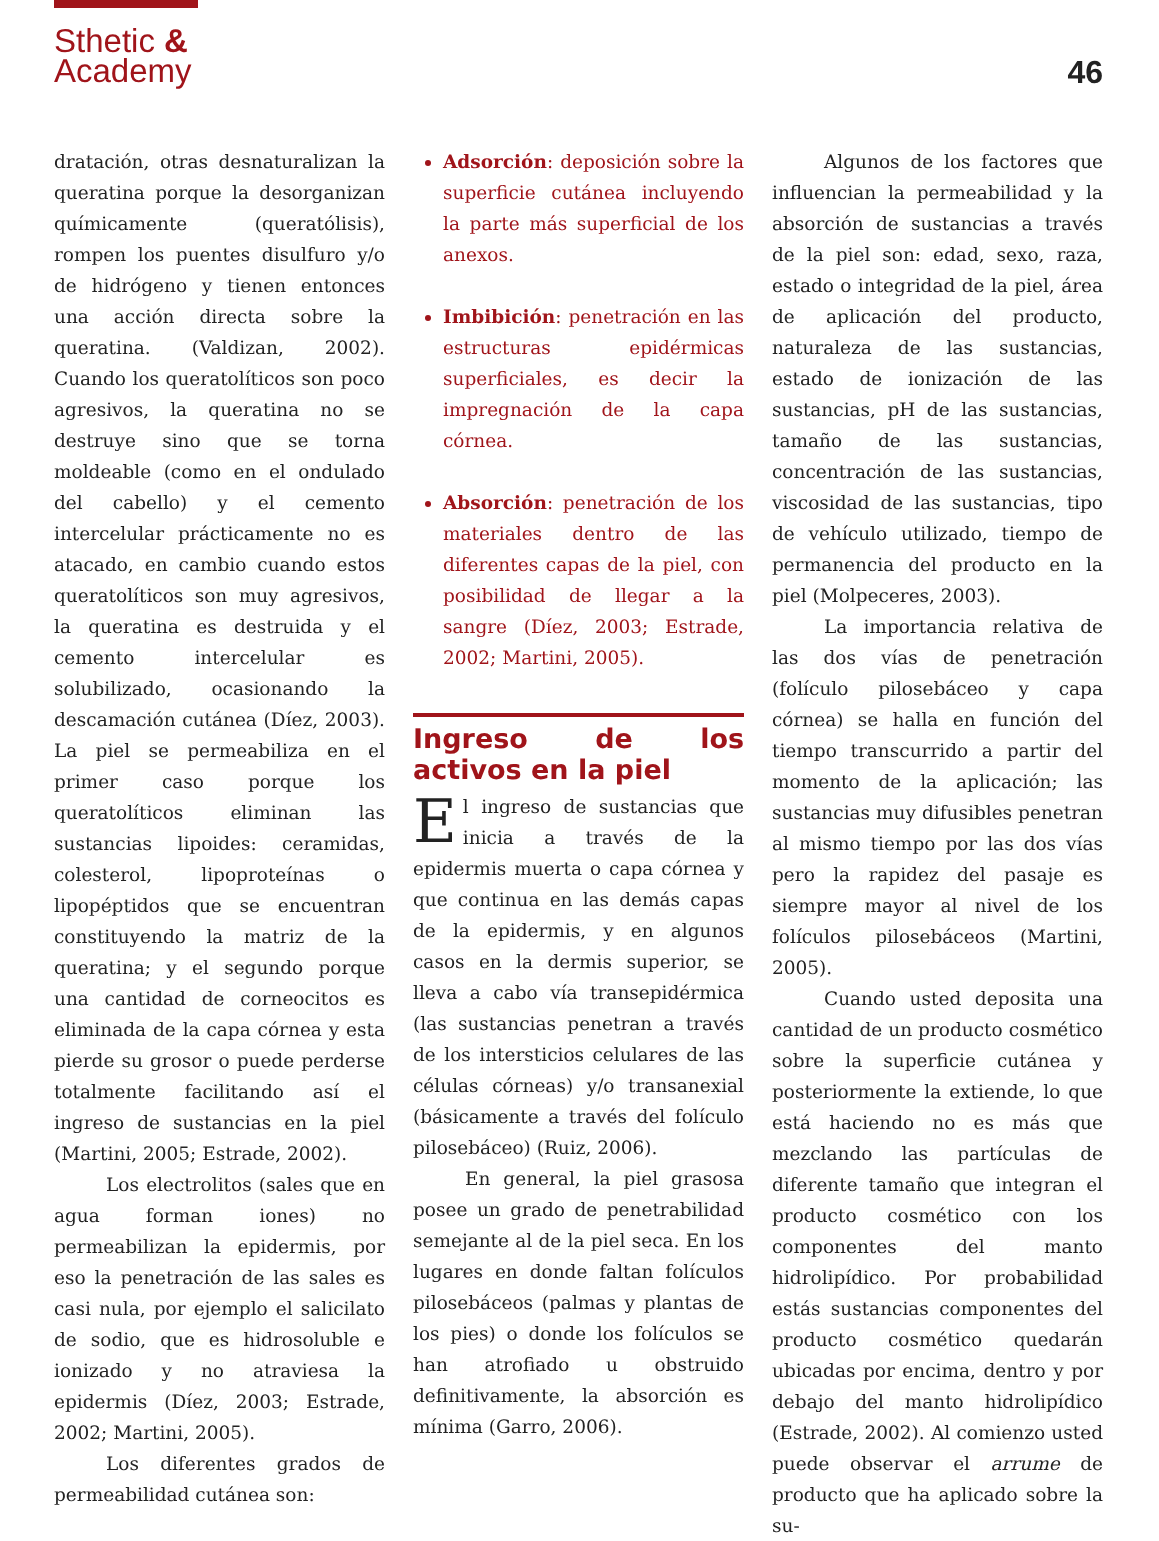Sthetic &
Academy
46
dratación, otras desnaturalizan la queratina porque la desorganizan químicamente (queratólisis), rompen los puentes disulfuro y/o de hidrógeno y tienen entonces una acción directa sobre la queratina. (Valdizan, 2002). Cuando los queratolíticos son poco agresivos, la queratina no se destruye sino que se torna moldeable (como en el ondulado del cabello) y el cemento intercelular prácticamente no es atacado, en cambio cuando estos queratolíticos son muy agresivos, la queratina es destruida y el cemento intercelular es solubilizado, ocasionando la descamación cutánea (Díez, 2003). La piel se permeabiliza en el primer caso porque los queratolíticos eliminan las sustancias lipoides: ceramidas, colesterol, lipoproteínas o lipopéptidos que se encuentran constituyendo la matriz de la queratina; y el segundo porque una cantidad de corneocitos es eliminada de la capa córnea y esta pierde su grosor o puede perderse totalmente facilitando así el ingreso de sustancias en la piel (Martini, 2005; Estrade, 2002).
Los electrolitos (sales que en agua forman iones) no permeabilizan la epidermis, por eso la penetración de las sales es casi nula, por ejemplo el salicilato de sodio, que es hidrosoluble e ionizado y no atraviesa la epidermis (Díez, 2003; Estrade, 2002; Martini, 2005).
Los diferentes grados de permeabilidad cutánea son:
Adsorción: deposición sobre la superficie cutánea incluyendo la parte más superficial de los anexos.
Imbibición: penetración en las estructuras epidérmicas superficiales, es decir la impregnación de la capa córnea.
Absorción: penetración de los materiales dentro de las diferentes capas de la piel, con posibilidad de llegar a la sangre (Díez, 2003; Estrade, 2002; Martini, 2005).
Ingreso de los activos en la piel
El ingreso de sustancias que inicia a través de la epidermis muerta o capa córnea y que continua en las demás capas de la epidermis, y en algunos casos en la dermis superior, se lleva a cabo vía transepidérmica (las sustancias penetran a través de los intersticios celulares de las células córneas) y/o transanexial (básicamente a través del folículo pilosebáceo) (Ruiz, 2006).
En general, la piel grasosa posee un grado de penetrabilidad semejante al de la piel seca. En los lugares en donde faltan folículos pilosebáceos (palmas y plantas de los pies) o donde los folículos se han atrofiado u obstruido definitivamente, la absorción es mínima (Garro, 2006).
Algunos de los factores que influencian la permeabilidad y la absorción de sustancias a través de la piel son: edad, sexo, raza, estado o integridad de la piel, área de aplicación del producto, naturaleza de las sustancias, estado de ionización de las sustancias, pH de las sustancias, tamaño de las sustancias, concentración de las sustancias, viscosidad de las sustancias, tipo de vehículo utilizado, tiempo de permanencia del producto en la piel (Molpeceres, 2003).
La importancia relativa de las dos vías de penetración (folículo pilosebáceo y capa córnea) se halla en función del tiempo transcurrido a partir del momento de la aplicación; las sustancias muy difusibles penetran al mismo tiempo por las dos vías pero la rapidez del pasaje es siempre mayor al nivel de los folículos pilosebáceos (Martini, 2005).
Cuando usted deposita una cantidad de un producto cosmético sobre la superficie cutánea y posteriormente la extiende, lo que está haciendo no es más que mezclando las partículas de diferente tamaño que integran el producto cosmético con los componentes del manto hidrolipídico. Por probabilidad estás sustancias componentes del producto cosmético quedarán ubicadas por encima, dentro y por debajo del manto hidrolipídico (Estrade, 2002). Al comienzo usted puede observar el arrume de producto que ha aplicado sobre la su-